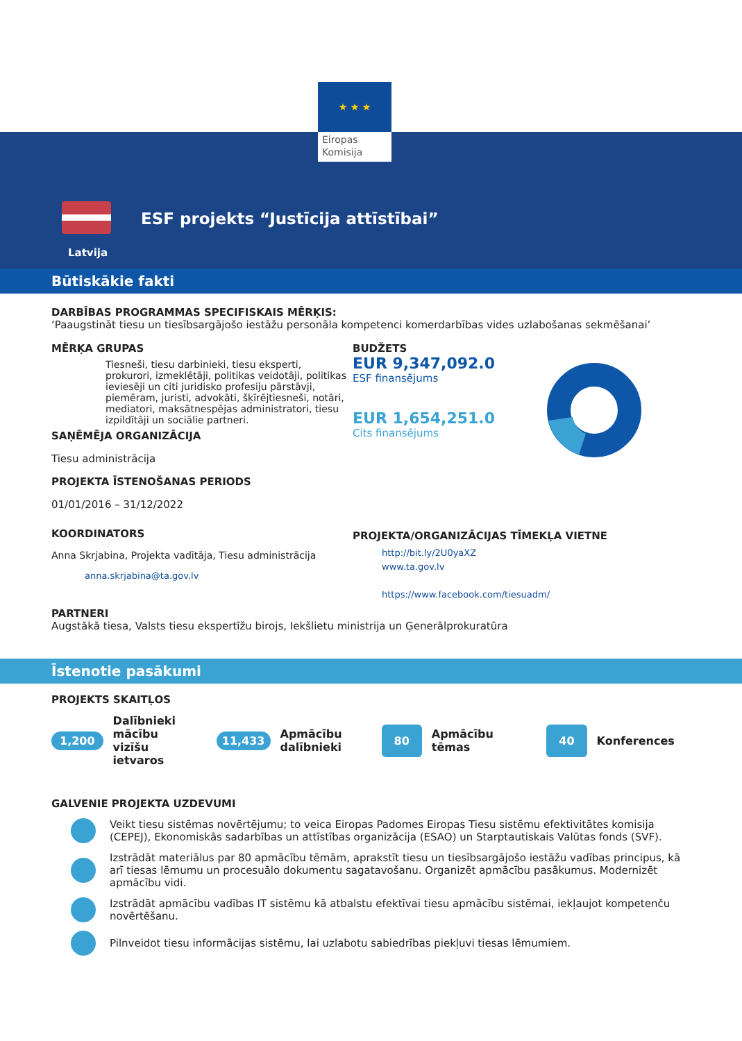★ ★ ★
Eiropas
Komisija
Latvija
ESF projekts “Justīcija attīstībai”
Būtiskākie fakti
DARBĪBAS PROGRAMMAS SPECIFISKAIS MĒRĶIS:
‘Paaugstināt tiesu un tiesībsargājošo iestāžu personāla kompetenci komerdarbības vides uzlabošanas sekmēšanai’
MĒRĶA GRUPAS
Tiesneši, tiesu darbinieki, tiesu eksperti, prokurori, izmeklētāji, politikas veidotāji, politikas ieviesēji un citi juridisko profesiju pārstāvji, piemēram, juristi, advokāti, šķīrējtiesneši, notāri, mediatori, maksātnespējas administratori, tiesu izpildītāji un sociālie partneri.
SAŅĒMĒJA ORGANIZĀCIJA
Tiesu administrācija
PROJEKTA ĪSTENOŠANAS PERIODS
01/01/2016 – 31/12/2022
KOORDINATORS
Anna Skrjabina, Projekta vadītāja, Tiesu administrācija
anna.skrjabina@ta.gov.lv
BUDŽETS
EUR 9,347,092.0
ESF finansējums
EUR 1,654,251.0
Cits finansējums
PROJEKTA/ORGANIZĀCIJAS TĪMEKĻA VIETNE
http://bit.ly/2U0yaXZ
www.ta.gov.lv
https://www.facebook.com/tiesuadm/
PARTNERI
Augstākā tiesa, Valsts tiesu ekspertīžu birojs, Iekšlietu ministrija un Ģenerālprokuratūra
Īstenotie pasākumi
PROJEKTS SKAITĻOS
1,200 Dalībnieki mācību vizīšu ietvaros
11,433 Apmācību dalībnieki
80 Apmācību tēmas
40 Konferences
GALVENIE PROJEKTA UZDEVUMI
Veikt tiesu sistēmas novērtējumu; to veica Eiropas Padomes Eiropas Tiesu sistēmu efektivitātes komisija (CEPEJ), Ekonomiskās sadarbības un attīstības organizācija (ESAO) un Starptautiskais Valūtas fonds (SVF).
Izstrādāt materiālus par 80 apmācību tēmām, aprakstīt tiesu un tiesībsargājošo iestāžu vadības principus, kā arī tiesas lēmumu un procesuālo dokumentu sagatavošanu. Organizēt apmācību pasākumus. Modernizēt apmācību vidi.
Izstrādāt apmācību vadības IT sistēmu kā atbalstu efektīvai tiesu apmācību sistēmai, iekļaujot kompetenču novērtēšanu.
Pilnveidot tiesu informācijas sistēmu, lai uzlabotu sabiedrības piekļuvi tiesas lēmumiem.